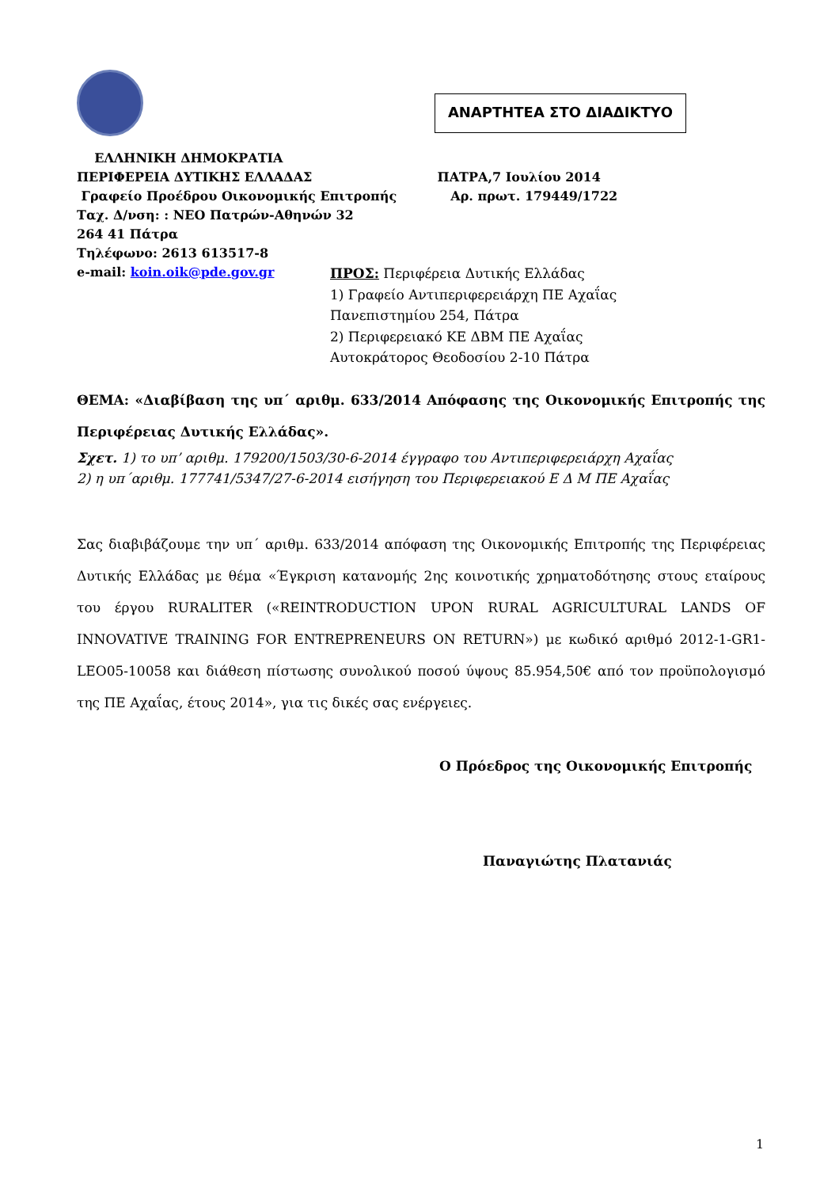ΑΝΑΡΤΗΤΕΑ ΣΤΟ ΔΙΑΔΙΚΤΥΟ
ΕΛΛΗΝΙΚΗ ΔΗΜΟΚΡΑΤΙΑ
ΠΕΡΙΦΕΡΕΙΑ ΔΥΤΙΚΗΣ ΕΛΛΑΔΑΣ ΠΑΤΡΑ,7 Ιουλίου 2014
Γραφείο Προέδρου Οικονομικής Επιτροπής Αρ. πρωτ. 179449/1722
Ταχ. Δ/νση: : ΝΕΟ Πατρών-Αθηνών 32
264 41 Πάτρα
Τηλέφωνο: 2613 613517-8
e-mail: koin.oik@pde.gov.gr
ΠΡΟΣ: Περιφέρεια Δυτικής Ελλάδας
1) Γραφείο Αντιπεριφερειάρχη ΠΕ Αχαΐας
Πανεπιστημίου 254, Πάτρα
2) Περιφερειακό ΚΕ ΔΒΜ ΠΕ Αχαΐας
Αυτοκράτορος Θεοδοσίου 2-10 Πάτρα
ΘΕΜΑ: «Διαβίβαση της υπ΄ αριθμ. 633/2014 Απόφασης της Οικονομικής Επιτροπής της Περιφέρειας Δυτικής Ελλάδας».
Σχετ. 1) το υπ’ αριθμ. 179200/1503/30-6-2014 έγγραφο του Αντιπεριφερειάρχη Αχαΐας
2) η υπ΄αριθμ. 177741/5347/27-6-2014 εισήγηση του Περιφερειακού Ε Δ Μ ΠΕ Αχαΐας
Σας διαβιβάζουμε την υπ΄ αριθμ. 633/2014 απόφαση της Οικονομικής Επιτροπής της Περιφέρειας Δυτικής Ελλάδας με θέμα «Έγκριση κατανομής 2ης κοινοτικής χρηματοδότησης στους εταίρους του έργου RURALITER («REINTRODUCTION UPON RURAL AGRICULTURAL LANDS OF INNOVATIVE TRAINING FOR ENTREPRENEURS ON RETURN») με κωδικό αριθμό 2012-1-GR1-LEO05-10058 και διάθεση πίστωσης συνολικού ποσού ύψους 85.954,50€ από τον προϋπολογισμό της ΠΕ Αχαΐας, έτους 2014», για τις δικές σας ενέργειες.
Ο Πρόεδρος της Οικονομικής Επιτροπής
Παναγιώτης Πλατανιάς
1